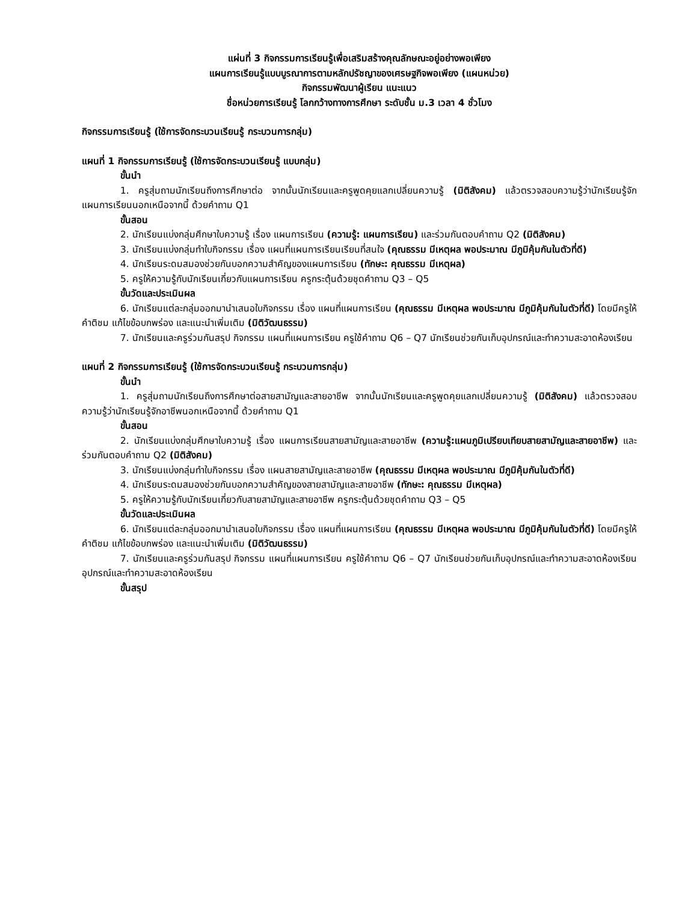แผ่นที่ 3 กิจกรรมการเรียนรู้เพื่อเสริมสร้างคุณลักษณะอยู่อย่างพอเพียง
แผนการเรียนรู้แบบบูรณาการตามหลักปรัชญาของเศรษฐกิจพอเพียง (แผนหน่วย)
กิจกรรมพัฒนาผู้เรียน แนะแนว
ชื่อหน่วยการเรียนรู้ โลกกว้างทางการศึกษา ระดับชั้น ม.3 เวลา 4 ชั่วโมง
กิจกรรมการเรียนรู้ (ใช้การจัดกระบวนเรียนรู้ กระบวนการกลุ่ม)
แผนที่ 1 กิจกรรมการเรียนรู้ (ใช้การจัดกระบวนเรียนรู้ แบบกลุ่ม)
ขั้นนำ
1. ครูสุ่มถามนักเรียนถึงการศึกษาต่อ จากนั้นนักเรียนและครูพูดคุยแลกเปลี่ยนความรู้ (มิติสังคม) แล้วตรวจสอบความรู้ว่านักเรียนรู้จักแผนการเรียนนอกเหนือจากนี้ ด้วยคำถาม Q1
ขั้นสอน
2. นักเรียนแบ่งกลุ่มศึกษาใบความรู้ เรื่อง แผนการเรียน (ความรู้: แผนการเรียน) และร่วมกันตอบคำถาม Q2 (มิติสังคม)
3. นักเรียนแบ่งกลุ่มทำใบกิจกรรม เรื่อง แผนที่แผนการเรียนเรียนที่สนใจ (คุณธรรม มีเหตุผล พอประมาณ มีภูมิคุ้มกันในตัวที่ดี)
4. นักเรียนระดมสมองช่วยกันบอกความสำคัญของแผนการเรียน (ทักษะ: คุณธรรม มีเหตุผล)
5. ครูให้ความรู้กับนักเรียนเกี่ยวกับแผนการเรียน ครูกระตุ้นด้วยชุดคำถาม Q3 – Q5
ขั้นวัดและประเมินผล
6. นักเรียนแต่ละกลุ่มออกมานำเสนอใบกิจกรรม เรื่อง แผนที่แผนการเรียน (คุณธรรม มีเหตุผล พอประมาณ มีภูมิคุ้มกันในตัวที่ดี) โดยมีครูให้คำติชม แก้ไขข้อบกพร่อง และแนะนำเพิ่มเติม (มิติวัฒนธรรม)
7. นักเรียนและครูร่วมกันสรุป กิจกรรม แผนที่แผนการเรียน ครูใช้คำถาม Q6 – Q7 นักเรียนช่วยกันเก็บอุปกรณ์และทำความสะอาดห้องเรียน
แผนที่ 2 กิจกรรมการเรียนรู้ (ใช้การจัดกระบวนเรียนรู้ กระบวนการกลุ่ม)
ขั้นนำ
1. ครูสุ่มถามนักเรียนถึงการศึกษาต่อสายสามัญและสายอาชีพ จากนั้นนักเรียนและครูพูดคุยแลกเปลี่ยนความรู้ (มิติสังคม) แล้วตรวจสอบความรู้ว่านักเรียนรู้จักอาชีพนอกเหนือจากนี้ ด้วยคำถาม Q1
ขั้นสอน
2. นักเรียนแบ่งกลุ่มศึกษาใบความรู้ เรื่อง แผนการเรียนสายสามัญและสายอาชีพ (ความรู้:แผนภูมิเปรียบเทียบสายสามัญและสายอาชีพ) และร่วมกันตอบคำถาม Q2 (มิติสังคม)
3. นักเรียนแบ่งกลุ่มทำใบกิจกรรม เรื่อง แผนสายสามัญและสายอาชีพ (คุณธรรม มีเหตุผล พอประมาณ มีภูมิคุ้มกันในตัวที่ดี)
4. นักเรียนระดมสมองช่วยกันบอกความสำคัญของสายสามัญและสายอาชีพ (ทักษะ: คุณธรรม มีเหตุผล)
5. ครูให้ความรู้กับนักเรียนเกี่ยวกับสายสามัญและสายอาชีพ ครูกระตุ้นด้วยชุดคำถาม Q3 – Q5
ขั้นวัดและประเมินผล
6. นักเรียนแต่ละกลุ่มออกมานำเสนอใบกิจกรรม เรื่อง แผนที่แผนการเรียน (คุณธรรม มีเหตุผล พอประมาณ มีภูมิคุ้มกันในตัวที่ดี) โดยมีครูให้คำติชม แก้ไขข้อบกพร่อง และแนะนำเพิ่มเติม (มิติวัฒนธรรม)
7. นักเรียนและครูร่วมกันสรุป กิจกรรม แผนที่แผนการเรียน ครูใช้คำถาม Q6 – Q7 นักเรียนช่วยกันเก็บอุปกรณ์และทำความสะอาดห้องเรียนอุปกรณ์และทำความสะอาดห้องเรียน
ขั้นสรุป